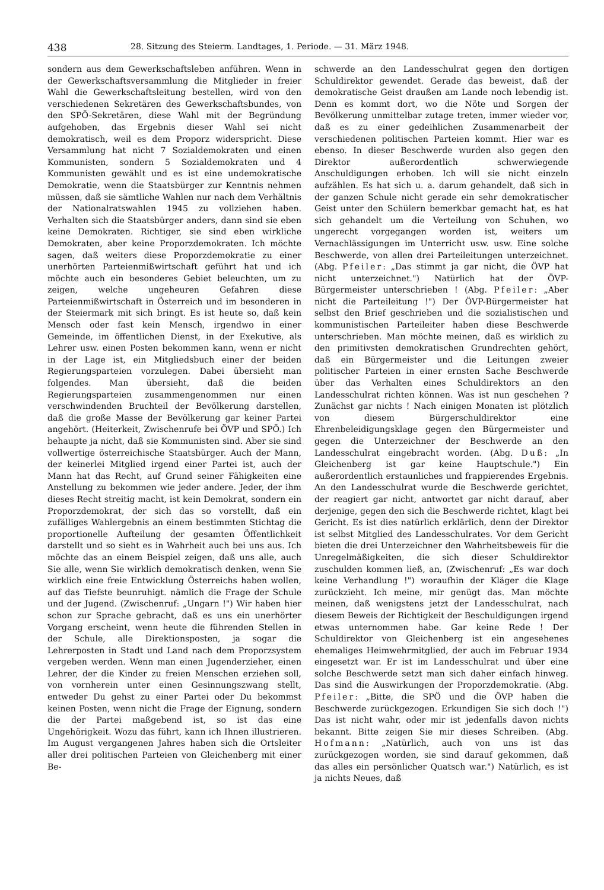438 28. Sitzung des Steierm. Landtages, 1. Periode. — 31. März 1948.
sondern aus dem Gewerkschaftsleben anführen. Wenn in der Gewerkschaftsversammlung die Mitglieder in freier Wahl die Gewerkschaftsleitung bestellen, wird von den verschiedenen Sekretären des Gewerkschaftsbundes, von den SPÖ-Sekretären, diese Wahl mit der Begründung aufgehoben, das Ergebnis dieser Wahl sei nicht demokratisch, weil es dem Proporz widerspricht. Diese Versammlung hat nicht 7 Sozialdemokraten und einen Kommunisten, sondern 5 Sozialdemokraten und 4 Kommunisten gewählt und es ist eine undemokratische Demokratie, wenn die Staatsbürger zur Kenntnis nehmen müssen, daß sie sämtliche Wahlen nur nach dem Verhältnis der Nationalratswahlen 1945 zu vollziehen haben. Verhalten sich die Staatsbürger anders, dann sind sie eben keine Demokraten. Richtiger, sie sind eben wirkliche Demokraten, aber keine Proporzdemokraten. Ich möchte sagen, daß weiters diese Proporzdemokratie zu einer unerhörten Parteienmißwirtschaft geführt hat und ich möchte auch ein besonderes Gebiet beleuchten, um zu zeigen, welche ungeheuren Gefahren diese Parteienmißwirtschaft in Österreich und im besonderen in der Steiermark mit sich bringt. Es ist heute so, daß kein Mensch oder fast kein Mensch, irgendwo in einer Gemeinde, im öffentlichen Dienst, in der Exekutive, als Lehrer usw. einen Posten bekommen kann, wenn er nicht in der Lage ist, ein Mitgliedsbuch einer der beiden Regierungsparteien vorzulegen. Dabei übersieht man folgendes. Man übersieht, daß die beiden Regierungsparteien zusammengenommen nur einen verschwindenden Bruchteil der Bevölkerung darstellen, daß die große Masse der Bevölkerung gar keiner Partei angehört. (Heiterkeit, Zwischenrufe bei ÖVP und SPÖ.) Ich behaupte ja nicht, daß sie Kommunisten sind. Aber sie sind vollwertige österreichische Staatsbürger. Auch der Mann, der keinerlei Mitglied irgend einer Partei ist, auch der Mann hat das Recht, auf Grund seiner Fähigkeiten eine Anstellung zu bekommen wie jeder andere. Jeder, der ihm dieses Recht streitig macht, ist kein Demokrat, sondern ein Proporzdemokrat, der sich das so vorstellt, daß ein zufälliges Wahlergebnis an einem bestimmten Stichtag die proportionelle Aufteilung der gesamten Öffentlichkeit darstellt und so sieht es in Wahrheit auch bei uns aus. Ich möchte das an einem Beispiel zeigen, daß uns alle, auch Sie alle, wenn Sie wirklich demokratisch denken, wenn Sie wirklich eine freie Entwicklung Österreichs haben wollen, auf das Tiefste beunruhigt. nämlich die Frage der Schule und der Jugend. (Zwischenruf: „Ungarn !") Wir haben hier schon zur Sprache gebracht, daß es uns ein unerhörter Vorgang erscheint, wenn heute die führenden Stellen in der Schule, alle Direktionsposten, ja sogar die Lehrerposten in Stadt und Land nach dem Proporzsystem vergeben werden. Wenn man einen Jugenderzieher, einen Lehrer, der die Kinder zu freien Menschen erziehen soll, von vornherein unter einen Gesinnungszwang stellt, entweder Du gehst zu einer Partei oder Du bekommst keinen Posten, wenn nicht die Frage der Eignung, sondern die der Partei maßgebend ist, so ist das eine Ungehörigkeit. Wozu das führt, kann ich Ihnen illustrieren. Im August vergangenen Jahres haben sich die Ortsleiter aller drei politischen Parteien von Gleichenberg mit einer Be-
schwerde an den Landesschulrat gegen den dortigen Schuldirektor gewendet. Gerade das beweist, daß der demokratische Geist draußen am Lande noch lebendig ist. Denn es kommt dort, wo die Nöte und Sorgen der Bevölkerung unmittelbar zutage treten, immer wieder vor, daß es zu einer gedeihlichen Zusammenarbeit der verschiedenen politischen Parteien kommt. Hier war es ebenso. In dieser Beschwerde wurden also gegen den Direktor außerordentlich schwerwiegende Anschuldigungen erhoben. Ich will sie nicht einzeln aufzählen. Es hat sich u. a. darum gehandelt, daß sich in der ganzen Schule nicht gerade ein sehr demokratischer Geist unter den Schülern bemerkbar gemacht hat, es hat sich gehandelt um die Verteilung von Schuhen, wo ungerecht vorgegangen worden ist, weiters um Vernachlässigungen im Unterricht usw. usw. Eine solche Beschwerde, von allen drei Parteileitungen unterzeichnet. (Abg. Pfeiler: „Das stimmt ja gar nicht, die ÖVP hat nicht unterzeichnet.") Natürlich hat der ÖVP-Bürgermeister unterschrieben ! (Abg. Pfeiler: „Aber nicht die Parteileitung !") Der ÖVP-Bürgermeister hat selbst den Brief geschrieben und die sozialistischen und kommunistischen Parteileiter haben diese Beschwerde unterschrieben. Man möchte meinen, daß es wirklich zu den primitivsten demokratischen Grundrechten gehört, daß ein Bürgermeister und die Leitungen zweier politischer Parteien in einer ernsten Sache Beschwerde über das Verhalten eines Schuldirektors an den Landesschulrat richten können. Was ist nun geschehen ? Zunächst gar nichts ! Nach einigen Monaten ist plötzlich von diesem Bürgerschuldirektor eine Ehrenbeleidigungsklage gegen den Bürgermeister und gegen die Unterzeichner der Beschwerde an den Landesschulrat eingebracht worden. (Abg. Duß: „In Gleichenberg ist gar keine Hauptschule.") Ein außerordentlich erstaunliches und frappierendes Ergebnis. An den Landesschulrat wurde die Beschwerde gerichtet, der reagiert gar nicht, antwortet gar nicht darauf, aber derjenige, gegen den sich die Beschwerde richtet, klagt bei Gericht. Es ist dies natürlich erklärlich, denn der Direktor ist selbst Mitglied des Landesschulrates. Vor dem Gericht bieten die drei Unterzeichner den Wahrheitsbeweis für die Unregelmäßigkeiten, die sich dieser Schuldirektor zuschulden kommen ließ, an, (Zwischenruf: „Es war doch keine Verhandlung !") woraufhin der Kläger die Klage zurückzieht. Ich meine, mir genügt das. Man möchte meinen, daß wenigstens jetzt der Landesschulrat, nach diesem Beweis der Richtigkeit der Beschuldigungen irgend etwas unternommen habe. Gar keine Rede ! Der Schuldirektor von Gleichenberg ist ein angesehenes ehemaliges Heimwehrmitglied, der auch im Februar 1934 eingesetzt war. Er ist im Landesschulrat und über eine solche Beschwerde setzt man sich daher einfach hinweg. Das sind die Auswirkungen der Proporzdemokratie. (Abg. Pfeiler: „Bitte, die SPÖ und die ÖVP haben die Beschwerde zurückgezogen. Erkundigen Sie sich doch !") Das ist nicht wahr, oder mir ist jedenfalls davon nichts bekannt. Bitte zeigen Sie mir dieses Schreiben. (Abg. Hofmann: „Natürlich, auch von uns ist das zurückgezogen worden, sie sind darauf gekommen, daß das alles ein persönlicher Quatsch war.") Natürlich, es ist ja nichts Neues, daß